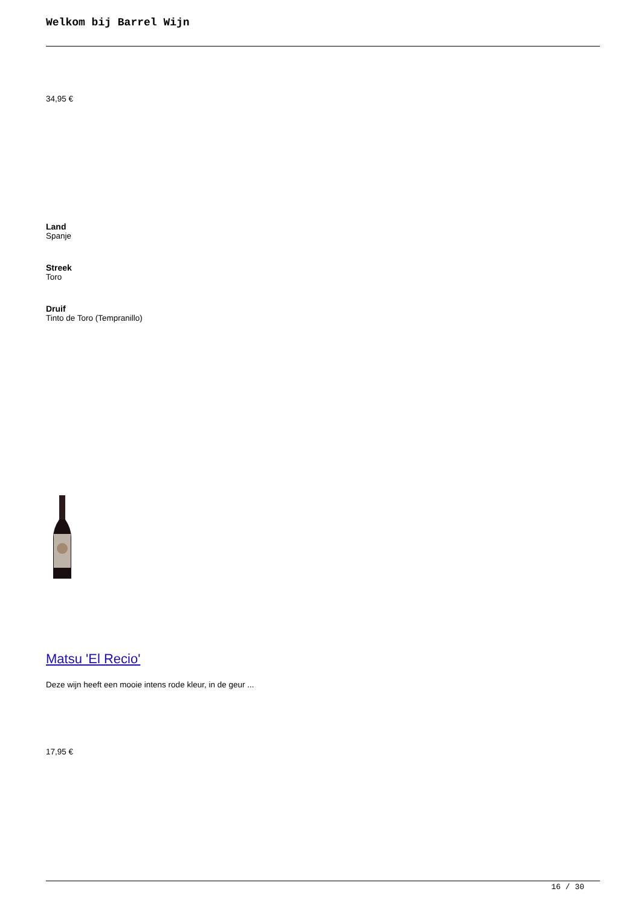Welkom bij Barrel Wijn
34,95 €
Land
Spanje
Streek
Toro
Druif
Tinto de Toro (Tempranillo)
Matsu 'El Recio'
Deze wijn heeft een mooie intens rode kleur, in de geur ...
17,95 €
16 / 30